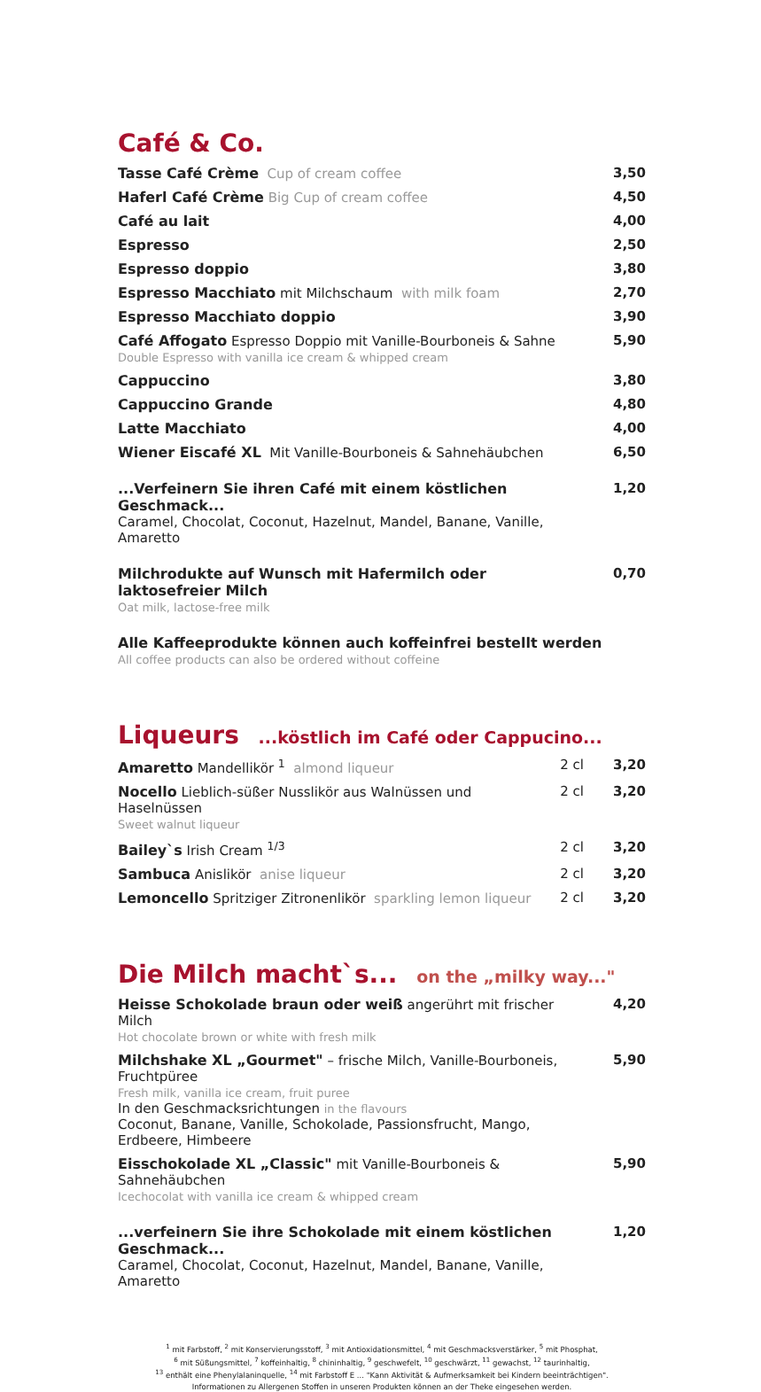Café & Co.
Tasse Café Crème Cup of cream coffee
3,50
Haferl Café Crème Big Cup of cream coffee
4,50
Café au lait 4,00
Espresso 2,50
Espresso doppio 3,80
Espresso Macchiato mit Milchschaum with milk foam
2,70
Espresso Macchiato doppio 3,90
Café Affogato Espresso Doppio mit Vanille-Bourboneis & Sahne
Double Espresso with vanilla ice cream & whipped cream
5,90
Cappuccino 3,80
Cappuccino Grande 4,80
Latte Macchiato 4,00
Wiener Eiscafé XL Mit Vanille-Bourboneis & Sahnehäubchen
6,50
...Verfeinern Sie ihren Café mit einem köstlichen Geschmack...
Caramel, Chocolat, Coconut, Hazelnut, Mandel, Banane, Vanille, Amaretto
1,20
Milchrodukte auf Wunsch mit Hafermilch oder laktosefreier Milch
Oat milk, lactose-free milk
0,70
Alle Kaffeeprodukte können auch koffeinfrei bestellt werden
All coffee products can also be ordered without coffeine
Liqueurs ...köstlich im Café oder Cappucino...
Amaretto Mandellikör <sup>1</sup> almond liqueur
2 cl 3,20
Nocello Lieblich-süßer Nusslikör aus Walnüssen und Haselnüssen
Sweet walnut liqueur
2 cl 3,20
Bailey`s Irish Cream <sup>1/3</sup> 2 cl 3,20
Sambuca Anislikör anise liqueur
2 cl 3,20
Lemoncello Spritziger Zitronenlikör sparkling lemon liqueur
2 cl 3,20
Die Milch macht`s... on the „milky way..."
Heisse Schokolade braun oder weiß angerührt mit frischer Milch
Hot chocolate brown or white with fresh milk
4,20
Milchshake XL „Gourmet" – frische Milch, Vanille-Bourboneis, Fruchtpüree
Fresh milk, vanilla ice cream, fruit puree
In den Geschmacksrichtungen in the flavours
Coconut, Banane, Vanille, Schokolade, Passionsfrucht, Mango, Erdbeere, Himbeere
5,90
Eisschokolade XL „Classic" mit Vanille-Bourboneis & Sahnehäubchen
Icechocolat with vanilla ice cream & whipped cream
5,90
...verfeinern Sie ihre Schokolade mit einem köstlichen Geschmack...
Caramel, Chocolat, Coconut, Hazelnut, Mandel, Banane, Vanille, Amaretto
1,20
<sup>1</sup> mit Farbstoff, <sup>2</sup> mit Konservierungsstoff, <sup>3</sup> mit Antioxidationsmittel, <sup>4</sup> mit Geschmacksverstärker, <sup>5</sup> mit Phosphat,
<sup>6</sup> mit Süßungsmittel, <sup>7</sup> koffeinhaltig, <sup>8</sup> chininhaltig, <sup>9</sup> geschwefelt, <sup>10</sup> geschwärzt, <sup>11</sup> gewachst, <sup>12</sup> taurinhaltig,
<sup>13</sup> enthält eine Phenylalaninquelle, <sup>14</sup> mit Farbstoff E ... "Kann Aktivität & Aufmerksamkeit bei Kindern beeinträchtigen".
Informationen zu Allergenen Stoffen in unseren Produkten können an der Theke eingesehen werden.